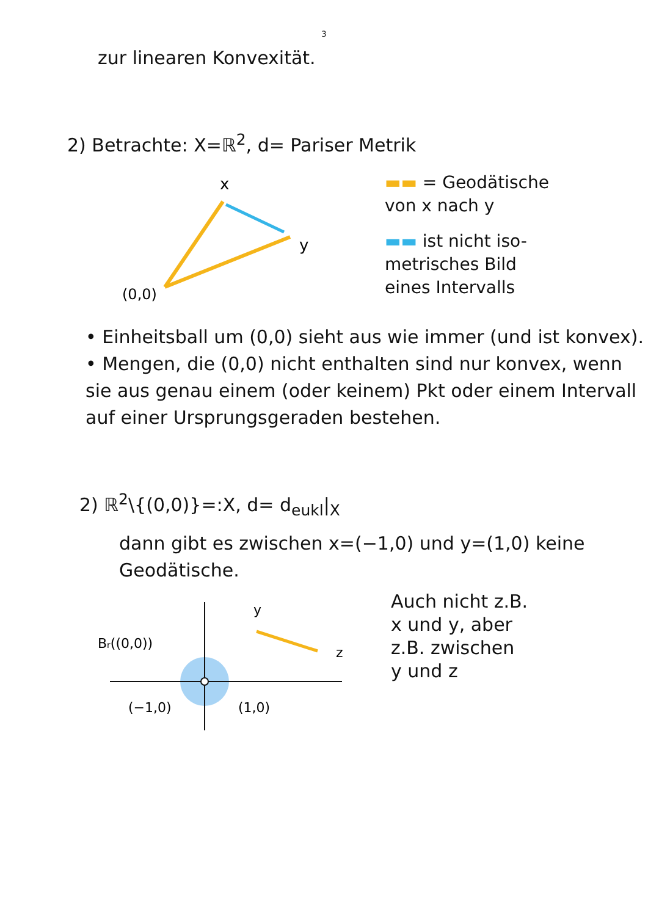3
zur linearen Konvexität.
2) Betrachte: X=ℝ<sup>2</sup>, d= Pariser Metrik
x
y
(0,0)
▬▬ = Geodätische
von x nach y
▬▬ ist nicht iso-
metrisches Bild
eines Intervalls
• Einheitsball um (0,0) sieht aus wie immer (und ist konvex).
• Mengen, die (0,0) nicht enthalten sind nur konvex, wenn sie aus genau einem (oder keinem) Pkt oder einem Intervall auf einer Ursprungsgeraden bestehen.
2) ℝ<sup>2</sup>\{(0,0)}=:X, d= d<sub>eukl</sub>|<sub>X</sub>
dann gibt es zwischen x=(−1,0) und y=(1,0) keine Geodätische.
Br((0,0))
(−1,0)
(1,0)
y
z
Auch nicht z.B.
x und y, aber
z.B. zwischen
y und z